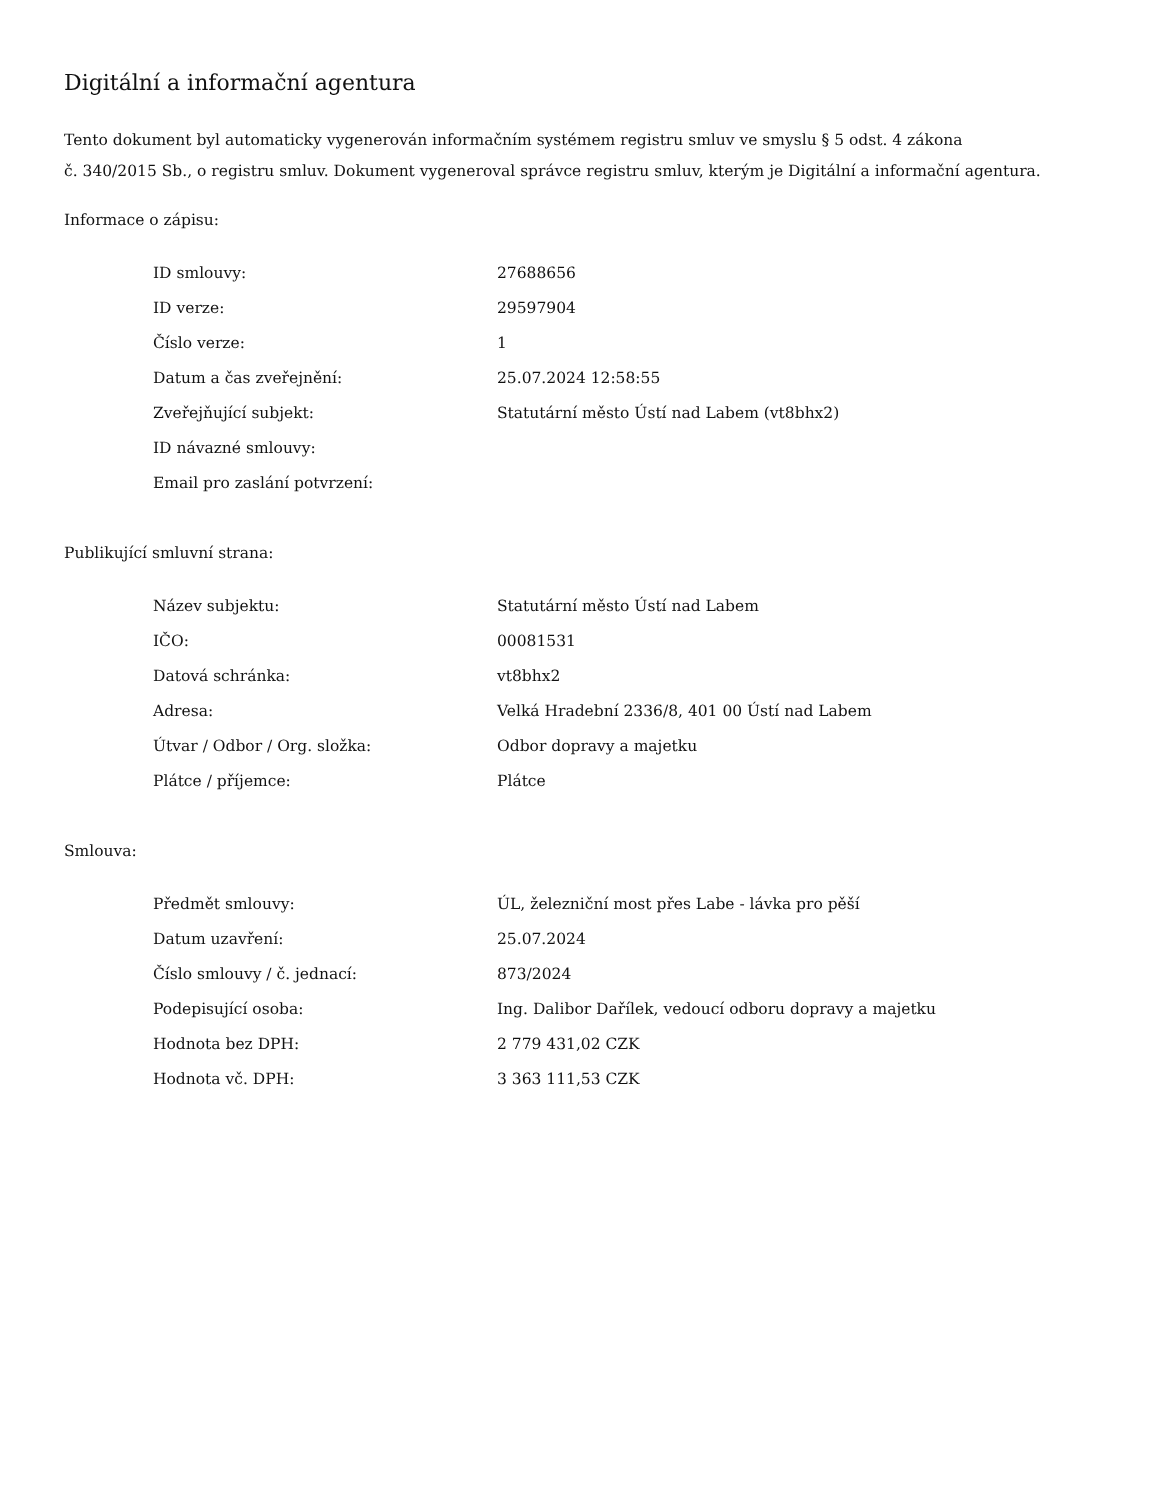Digitální a informační agentura
Tento dokument byl automaticky vygenerován informačním systémem registru smluv ve smyslu § 5 odst. 4 zákona
č. 340/2015 Sb., o registru smluv. Dokument vygeneroval správce registru smluv, kterým je Digitální a informační agentura.
Informace o zápisu:
| ID smlouvy: | 27688656 |
| ID verze: | 29597904 |
| Číslo verze: | 1 |
| Datum a čas zveřejnění: | 25.07.2024 12:58:55 |
| Zveřejňující subjekt: | Statutární město Ústí nad Labem (vt8bhx2) |
| ID návazné smlouvy: | |
| Email pro zaslání potvrzení: | |
Publikující smluvní strana:
| Název subjektu: | Statutární město Ústí nad Labem |
| IČO: | 00081531 |
| Datová schránka: | vt8bhx2 |
| Adresa: | Velká Hradební 2336/8, 401 00 Ústí nad Labem |
| Útvar / Odbor / Org. složka: | Odbor dopravy a majetku |
| Plátce / příjemce: | Plátce |
Smlouva:
| Předmět smlouvy: | ÚL, železniční most přes Labe - lávka pro pěší |
| Datum uzavření: | 25.07.2024 |
| Číslo smlouvy / č. jednací: | 873/2024 |
| Podepisující osoba: | Ing. Dalibor Dařílek, vedoucí odboru dopravy a majetku |
| Hodnota bez DPH: | 2 779 431,02 CZK |
| Hodnota vč. DPH: | 3 363 111,53 CZK |